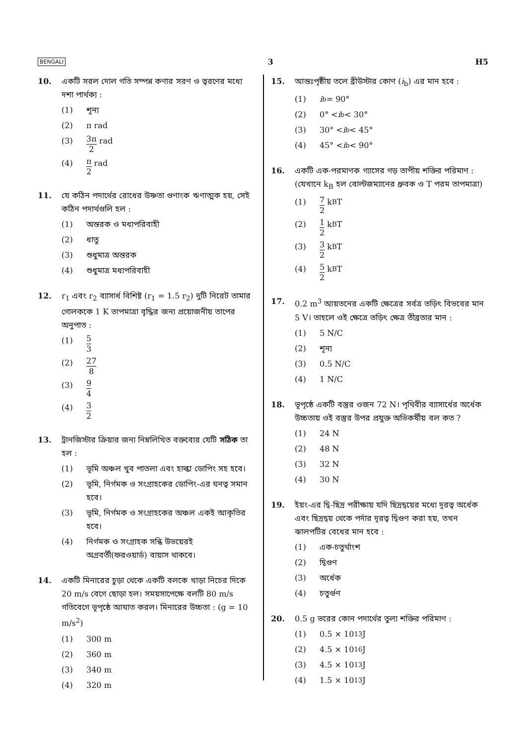BENGALI 3 H5
10. একটি সরল দোল গতি সম্পন্ন কণার সরণ ও ত্বরণের মধ্যে দশা পার্থক্য :
(1) শূন্য
(2) π rad
(3) 3π 2 rad
(4) π 2 rad
11. যে কঠিন পদার্থের রোধের উষ্ণতা গুণাংক ঋণাত্মক হয়, সেই কঠিন পদার্থগুলি হল :
(1) অন্তরক ও মধ্যপরিবাহী
(2) ধাতু
(3) শুধুমাত্র অন্তরক
(4) শুধুমাত্র মধ্যপরিবাহী
12. r<sub>1</sub> এবং r<sub>2</sub> ব্যাসার্ধ বিশিষ্ট (r<sub>1</sub> = 1.5 r<sub>2</sub>) দুটি নিরেট তামার গোলককে 1 K তাপমাত্রা বৃদ্ধির জন্য প্রয়োজনীয় তাপের অনুপাত :
(1) 5 3
(2) 27 8
(3) 9 4
(4) 3 2
13. ট্রানজিস্টার ক্রিয়ার জন্য নিম্নলিখিত বক্তব্যের যেটি সঠিক তা হল :
(1) ভূমি অঞ্চল খুব পাতলা এবং হাল্কা ডোপিং সহ হবে।
(2) ভূমি, নির্গমক ও সংগ্রাহকের ডোপিং-এর ঘনত্ব সমান হবে।
(3) ভূমি, নির্গমক ও সংগ্রাহকের অঞ্চল একই আকৃতির হবে।
(4) নির্গমক ও সংগ্রাহক সন্ধি উভয়েরই অগ্রবর্তী(ফরওয়ার্ড) বায়াস থাকবে।
14. একটি মিনারের চুড়া থেকে একটি বলকে খাড়া নিচের দিকে 20 m/s বেগে ছোড়া হল। সময়সাপেক্ষে বলটি 80 m/s গতিবেগে ভূপৃষ্ঠে আঘাত করল। মিনারের উচ্চতা : (g = 10 m/s<sup>2</sup>)
(1) 300 m
(2) 360 m
(3) 340 m
(4) 320 m
15. আন্তঃপৃষ্ঠীয় তলে ব্রীউস্টার কোণ (i<sub>b</sub>) এর মান হবে :
(1) i<sub>b</sub> = 90°
(2) 0° < i<sub>b</sub> < 30°
(3) 30° < i<sub>b</sub> < 45°
(4) 45° < i<sub>b</sub> < 90°
16. একটি এক-পরমাণক গ্যাসের গড় তাপীয় শক্তির পরিমাণ : (যেখানে k<sub>B</sub> হল বোল্টজম্যানের ধ্রুবক ও T পরম তাপমাত্রা)
(1) 7 2 k<sub>B</sub>T
(2) 1 2 k<sub>B</sub>T
(3) 3 2 k<sub>B</sub>T
(4) 5 2 k<sub>B</sub>T
17. 0.2 m<sup>3</sup> আয়তনের একটি ক্ষেত্রের সর্বত্র তড়িৎ বিভবের মান 5 V। তাহলে ওই ক্ষেত্রে তড়িৎ ক্ষেত্র তীব্রতার মান :
(1) 5 N/C
(2) শূন্য
(3) 0.5 N/C
(4) 1 N/C
18. ভূপৃষ্ঠে একটি বস্তুর ওজন 72 N। পৃথিবীর ব্যাসার্ধের অর্ধেক উচ্চতায় ওই বস্তুর উপর প্রযুক্ত অভিকর্ষীয় বল কত ?
(1) 24 N
(2) 48 N
(3) 32 N
(4) 30 N
19. ইয়ং-এর দ্বি-ছিদ্র পরীক্ষায় যদি ছিদ্রদ্বয়ের মধ্যে দূরত্ব অর্ধেক এবং ছিদ্রদ্বয় থেকে পর্দার দূরত্ব দ্বিগুণ করা হয়, তখন ঝালপটির বেধের মান হবে :
(1) এক-চতুর্থাংশ
(2) দ্বিগুণ
(3) অর্ধেক
(4) চতুর্গুণ
20. 0.5 g ভরের কোন পদার্থের তুল্য শক্তির পরিমাণ :
(1) 0.5 × 10<sup>13</sup> J
(2) 4.5 × 10<sup>16</sup> J
(3) 4.5 × 10<sup>13</sup> J
(4) 1.5 × 10<sup>13</sup> J